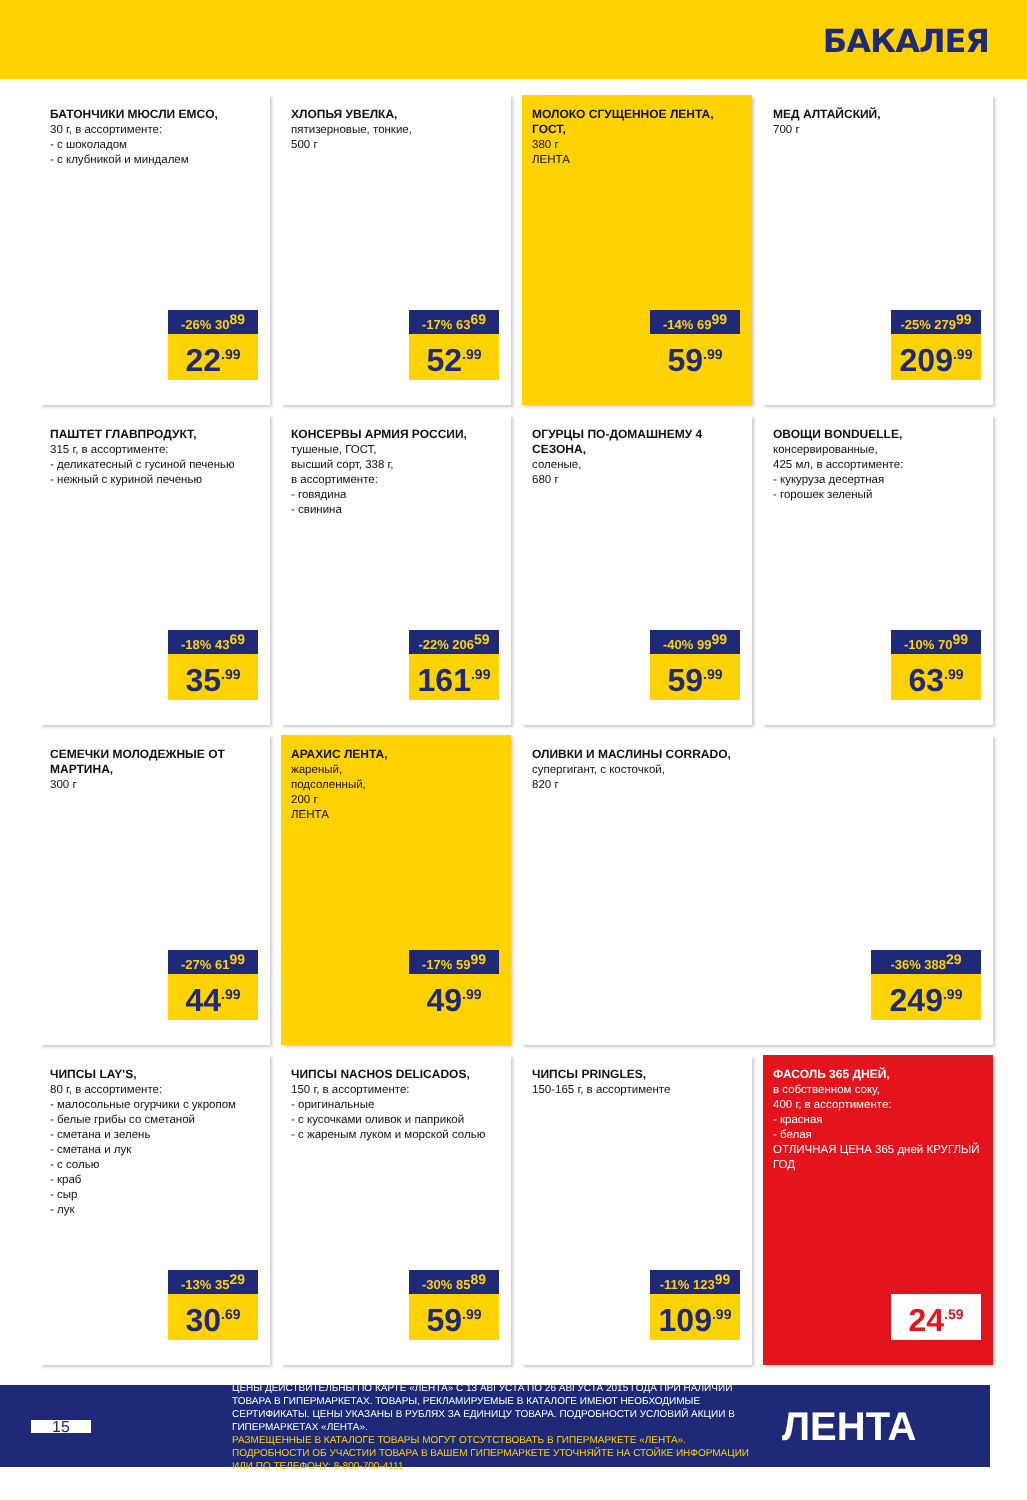БАКАЛЕЯ
БАТОНЧИКИ МЮСЛИ EMCO,
30 г, в ассортименте:
- с шоколадом
- с клубникой и миндалем
-26% 30<sup>89</sup>
22<sup>.99</sup>
ХЛОПЬЯ УВЕЛКА,
пятизерновые, тонкие,
500 г
-17% 63<sup>69</sup>
52<sup>.99</sup>
МОЛОКО СГУЩЕННОЕ ЛЕНТА, ГОСТ,
380 г
ЛЕНТА
-14% 69<sup>99</sup>
59<sup>.99</sup>
МЕД АЛТАЙСКИЙ,
700 г
-25% 279<sup>99</sup>
209<sup>.99</sup>
ПАШТЕТ ГЛАВПРОДУКТ,
315 г, в ассортименте:
- деликатесный с гусиной печенью
- нежный с куриной печенью
-18% 43<sup>69</sup>
35<sup>.99</sup>
КОНСЕРВЫ АРМИЯ РОССИИ,
тушеные, ГОСТ,
высший сорт, 338 г,
в ассортименте:
- говядина
- свинина
-22% 206<sup>59</sup>
161<sup>.99</sup>
ОГУРЦЫ ПО-ДОМАШНЕМУ 4 СЕЗОНА,
соленые,
680 г
-40% 99<sup>99</sup>
59<sup>.99</sup>
ОВОЩИ BONDUELLE,
консервированные,
425 мл, в ассортименте:
- кукуруза десертная
- горошек зеленый
-10% 70<sup>99</sup>
63<sup>.99</sup>
СЕМЕЧКИ МОЛОДЕЖНЫЕ ОТ МАРТИНА,
300 г
-27% 61<sup>99</sup>
44<sup>.99</sup>
АРАХИС ЛЕНТА,
жареный,
подсоленный,
200 г
ЛЕНТА
-17% 59<sup>99</sup>
49<sup>.99</sup>
ОЛИВКИ И МАСЛИНЫ CORRADO,
супергигант, с косточкой,
820 г
-36% 388<sup>29</sup>
249<sup>.99</sup>
ЧИПСЫ LAY'S,
80 г, в ассортименте:
- малосольные огурчики с укропом
- белые грибы со сметаной
- сметана и зелень
- сметана и лук
- с солью
- краб
- сыр
- лук
-13% 35<sup>29</sup>
30<sup>.69</sup>
ЧИПСЫ NACHOS DELICADOS,
150 г, в ассортименте:
- оригинальные
- с кусочками оливок и паприкой
- с жареным луком и морской солью
-30% 85<sup>89</sup>
59<sup>.99</sup>
ЧИПСЫ PRINGLES,
150-165 г, в ассортименте
-11% 123<sup>99</sup>
109<sup>.99</sup>
ФАСОЛЬ 365 ДНЕЙ,
в собственном соку,
400 г, в ассортименте:
- красная
- белая
ОТЛИЧНАЯ ЦЕНА 365 дней КРУГЛЫЙ ГОД
24<sup>.59</sup>
15
ЦЕНЫ ДЕЙСТВИТЕЛЬНЫ ПО КАРТЕ «ЛЕНТА» С 13 АВГУСТА ПО 26 АВГУСТА 2015 ГОДА ПРИ НАЛИЧИИ ТОВАРА В ГИПЕРМАРКЕТАХ. ТОВАРЫ, РЕКЛАМИРУЕМЫЕ В КАТАЛОГЕ ИМЕЮТ НЕОБХОДИМЫЕ СЕРТИФИКАТЫ. ЦЕНЫ УКАЗАНЫ В РУБЛЯХ ЗА ЕДИНИЦУ ТОВАРА. ПОДРОБНОСТИ УСЛОВИЙ АКЦИИ В ГИПЕРМАРКЕТАХ «ЛЕНТА».
РАЗМЕЩЕННЫЕ В КАТАЛОГЕ ТОВАРЫ МОГУТ ОТСУТСТВОВАТЬ В ГИПЕРМАРКЕТЕ «ЛЕНТА». ПОДРОБНОСТИ ОБ УЧАСТИИ ТОВАРА В ВАШЕМ ГИПЕРМАРКЕТЕ УТОЧНЯЙТЕ НА СТОЙКЕ ИНФОРМАЦИИ ИЛИ ПО ТЕЛЕФОНУ: 8-800-700-4111
ЛЕНТА